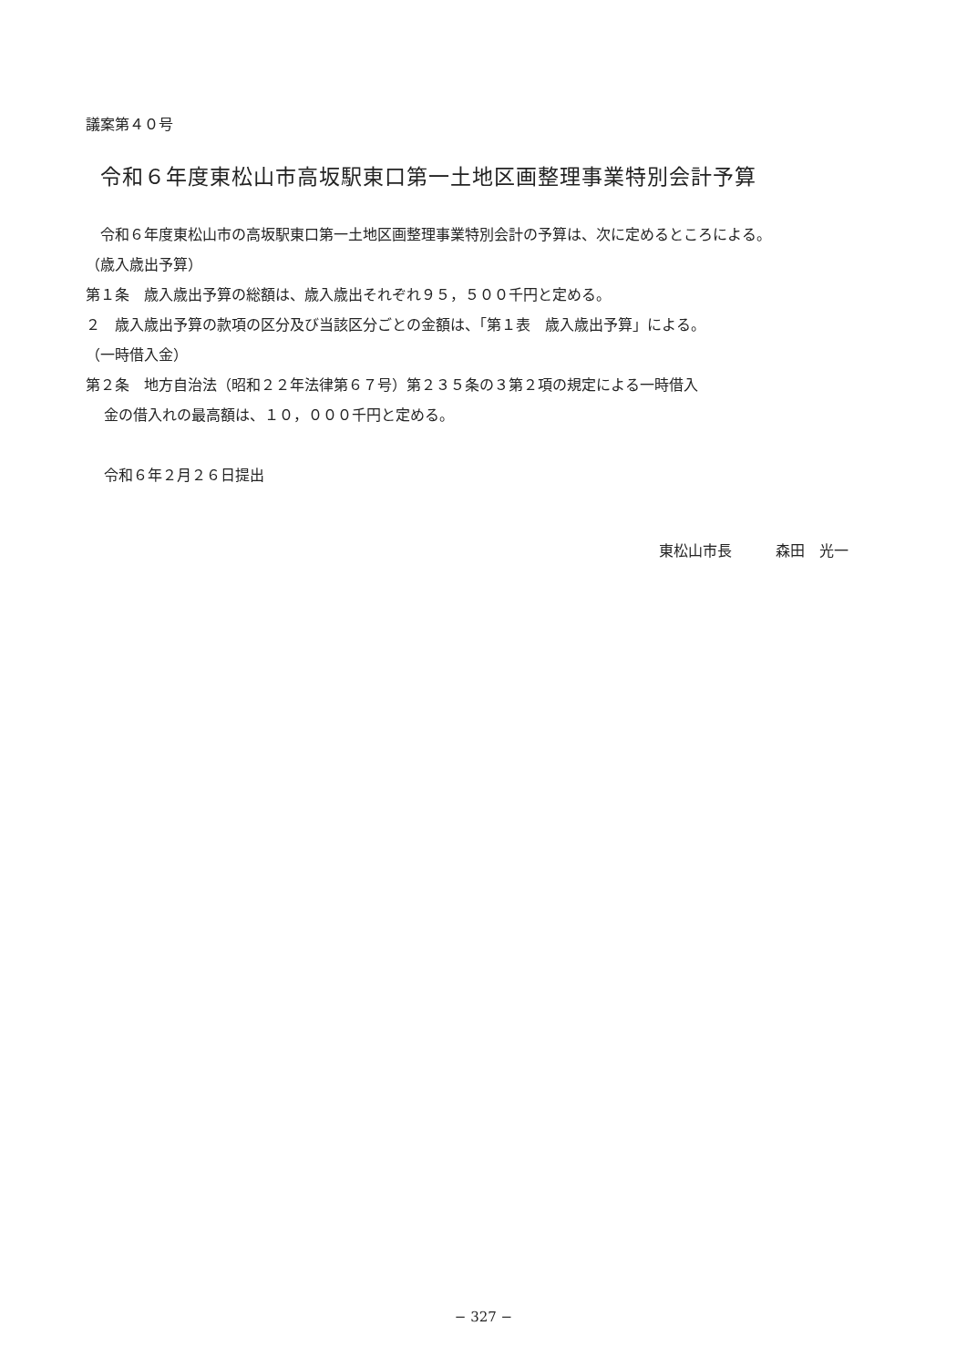議案第４０号
令和６年度東松山市高坂駅東口第一土地区画整理事業特別会計予算
　令和６年度東松山市の高坂駅東口第一土地区画整理事業特別会計の予算は、次に定めるところによる。
（歳入歳出予算）
第１条　歳入歳出予算の総額は、歳入歳出それぞれ９５，５００千円と定める。
２　歳入歳出予算の款項の区分及び当該区分ごとの金額は、「第１表　歳入歳出予算」による。
（一時借入金）
第２条　地方自治法（昭和２２年法律第６７号）第２３５条の３第２項の規定による一時借入
金の借入れの最高額は、１０，０００千円と定める。
令和６年２月２６日提出
東松山市長　　　森田　光一
− 327 −